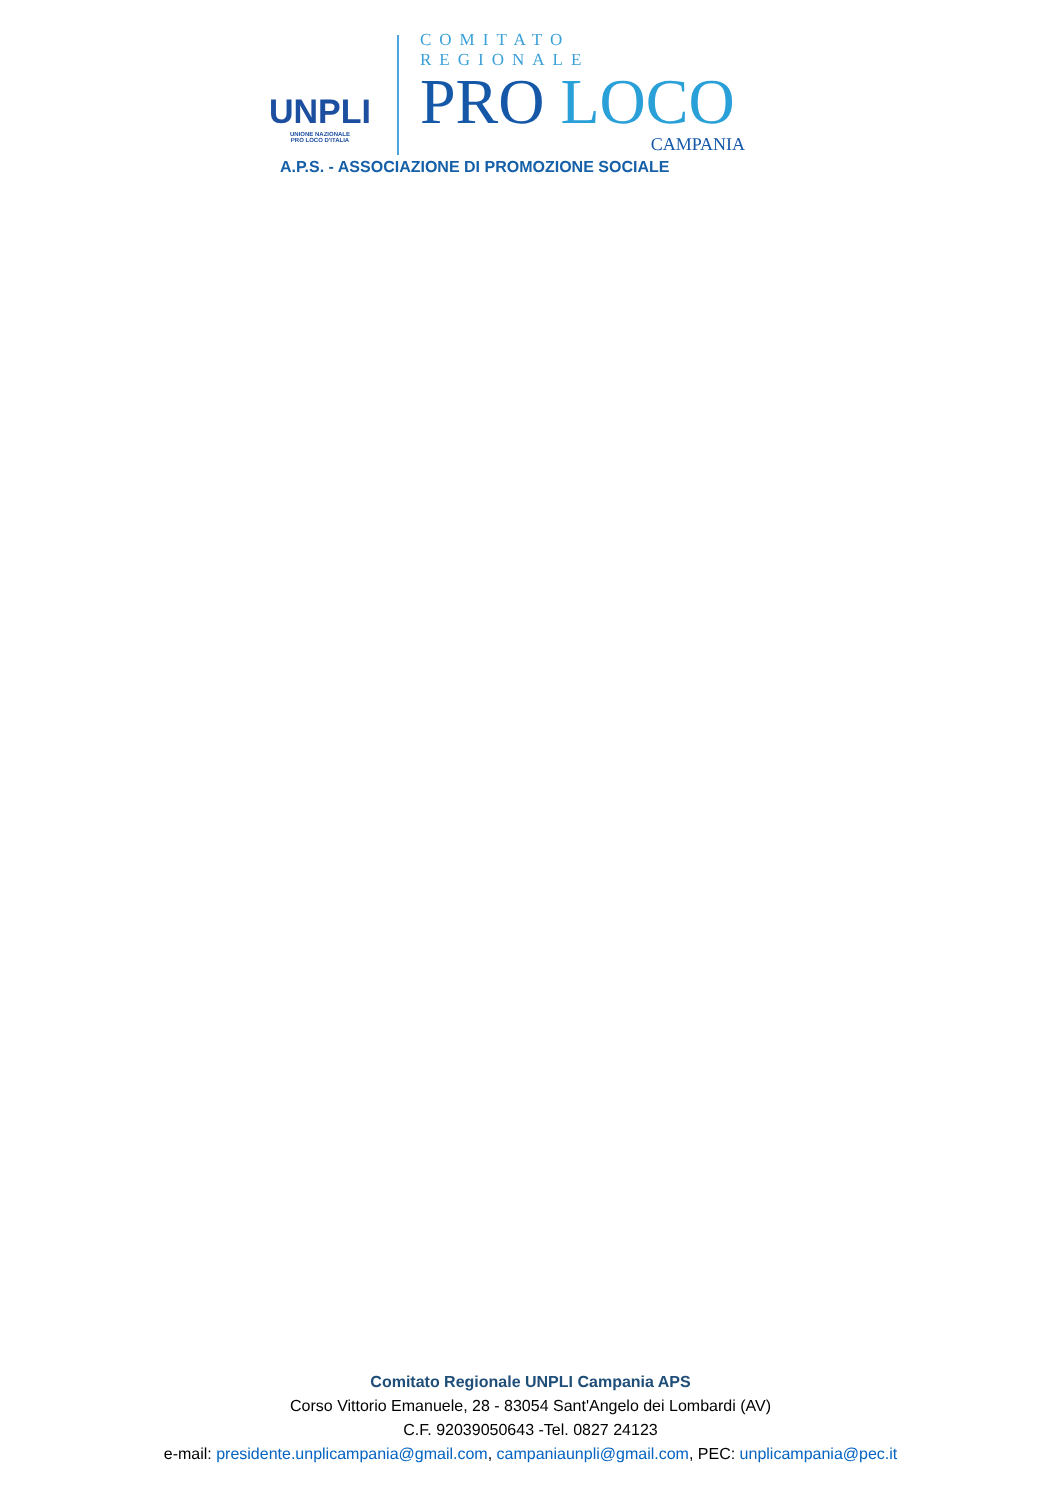UNPLI
UNIONE NAZIONALE
PRO LOCO D'ITALIA
COMITATO REGIONALE
PRO LOCO
CAMPANIA
A.P.S. - ASSOCIAZIONE DI PROMOZIONE SOCIALE
Comitato Regionale UNPLI Campania APS
Corso Vittorio Emanuele, 28 - 83054 Sant'Angelo dei Lombardi (AV)
C.F. 92039050643 -Tel. 0827 24123
e-mail: presidente.unplicampania@gmail.com, campaniaunpli@gmail.com, PEC: unplicampania@pec.it